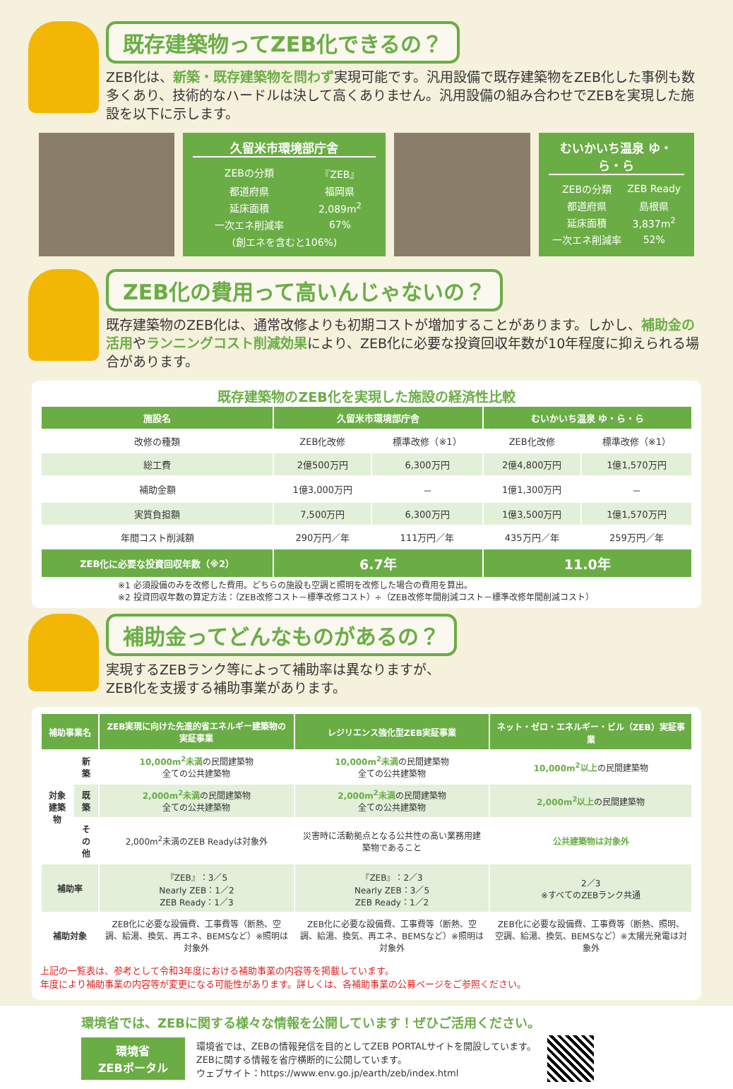既存建築物ってZEB化できるの？
ZEB化は、新築・既存建築物を問わず実現可能です。汎用設備で既存建築物をZEB化した事例も数多くあり、技術的なハードルは決して高くありません。汎用設備の組み合わせでZEBを実現した施設を以下に示します。
久留米市環境部庁舎
| ZEBの分類 | 『ZEB』 |
| 都道府県 | 福岡県 |
| 延床面積 | 2,089m<sup>2</sup> |
| 一次エネ削減率 | 67% |
| (創エネを含むと106%) | |
むいかいち温泉 ゆ・ら・ら
| ZEBの分類 | ZEB Ready |
| 都道府県 | 島根県 |
| 延床面積 | 3,837m<sup>2</sup> |
| 一次エネ削減率 | 52% |
ZEB化の費用って高いんじゃないの？
既存建築物のZEB化は、通常改修よりも初期コストが増加することがあります。しかし、補助金の活用やランニングコスト削減効果により、ZEB化に必要な投資回収年数が10年程度に抑えられる場合があります。
既存建築物のZEB化を実現した施設の経済性比較
| 施設名 | 久留米市環境部庁舎 | | むいかいち温泉 ゆ・ら・ら | |
| --- | --- | --- | --- | --- |
| 改修の種類 | ZEB化改修 | 標準改修（※1） | ZEB化改修 | 標準改修（※1） |
| 総工費 | 2億500万円 | 6,300万円 | 2億4,800万円 | 1億1,570万円 |
| 補助金額 | 1億3,000万円 | － | 1億1,300万円 | － |
| 実質負担額 | 7,500万円 | 6,300万円 | 1億3,500万円 | 1億1,570万円 |
| 年間コスト削減額 | 290万円／年 | 111万円／年 | 435万円／年 | 259万円／年 |
| ZEB化に必要な投資回収年数（※2） | 6.7年 | | 11.0年 | |
※1 必須設備のみを改修した費用。どちらの施設も空調と照明を改修した場合の費用を算出。
※2 投資回収年数の算定方法：（ZEB改修コスト－標準改修コスト）÷（ZEB改修年間削減コスト－標準改修年間削減コスト）
補助金ってどんなものがあるの？
実現するZEBランク等によって補助率は異なりますが、
ZEB化を支援する補助事業があります。
| 補助事業名 | | ZEB実現に向けた先進的省エネルギー建築物の実証事業 | レジリエンス強化型ZEB実証事業 | ネット・ゼロ・エネルギー・ビル（ZEB）実証事業 |
| --- | --- | --- | --- | --- |
| 対象建築物 | 新築 | 10,000m<sup>2</sup>未満 の民間建築物 全ての公共建築物 | 10,000m<sup>2</sup>未満 の民間建築物 全ての公共建築物 | 10,000m<sup>2</sup>以上 の民間建築物 |
| | 既築 | 2,000m<sup>2</sup>未満 の民間建築物 全ての公共建築物 | 2,000m<sup>2</sup>未満 の民間建築物 全ての公共建築物 | 2,000m<sup>2</sup>以上 の民間建築物 |
| | その他 | 2,000m<sup>2</sup>未満のZEB Readyは対象外 | 災害時に活動拠点となる公共性の高い業務用建築物であること | 公共建築物は対象外 |
| 補助率 | | 『ZEB』：3／5 Nearly ZEB：1／2 ZEB Ready：1／3 | 『ZEB』：2／3 Nearly ZEB：3／5 ZEB Ready：1／2 | 2／3 ※すべてのZEBランク共通 |
| 補助対象 | | ZEB化に必要な設備費、工事費等（断熱、空調、給湯、換気、再エネ、BEMSなど）※照明は対象外 | ZEB化に必要な設備費、工事費等（断熱、空調、給湯、換気、再エネ、BEMSなど）※照明は対象外 | ZEB化に必要な設備費、工事費等（断熱、照明、空調、給湯、換気、BEMSなど）※太陽光発電は対象外 |
上記の一覧表は、参考として令和3年度における補助事業の内容等を掲載しています。
年度により補助事業の内容等が変更になる可能性があります。詳しくは、各補助事業の公募ページをご参照ください。
環境省では、ZEBに関する様々な情報を公開しています！ぜひご活用ください。
環境省
ZEBポータル
環境省では、ZEBの情報発信を目的としてZEB PORTALサイトを開設しています。
ZEBに関する情報を省庁横断的に公開しています。
ウェブサイト：https://www.env.go.jp/earth/zeb/index.html